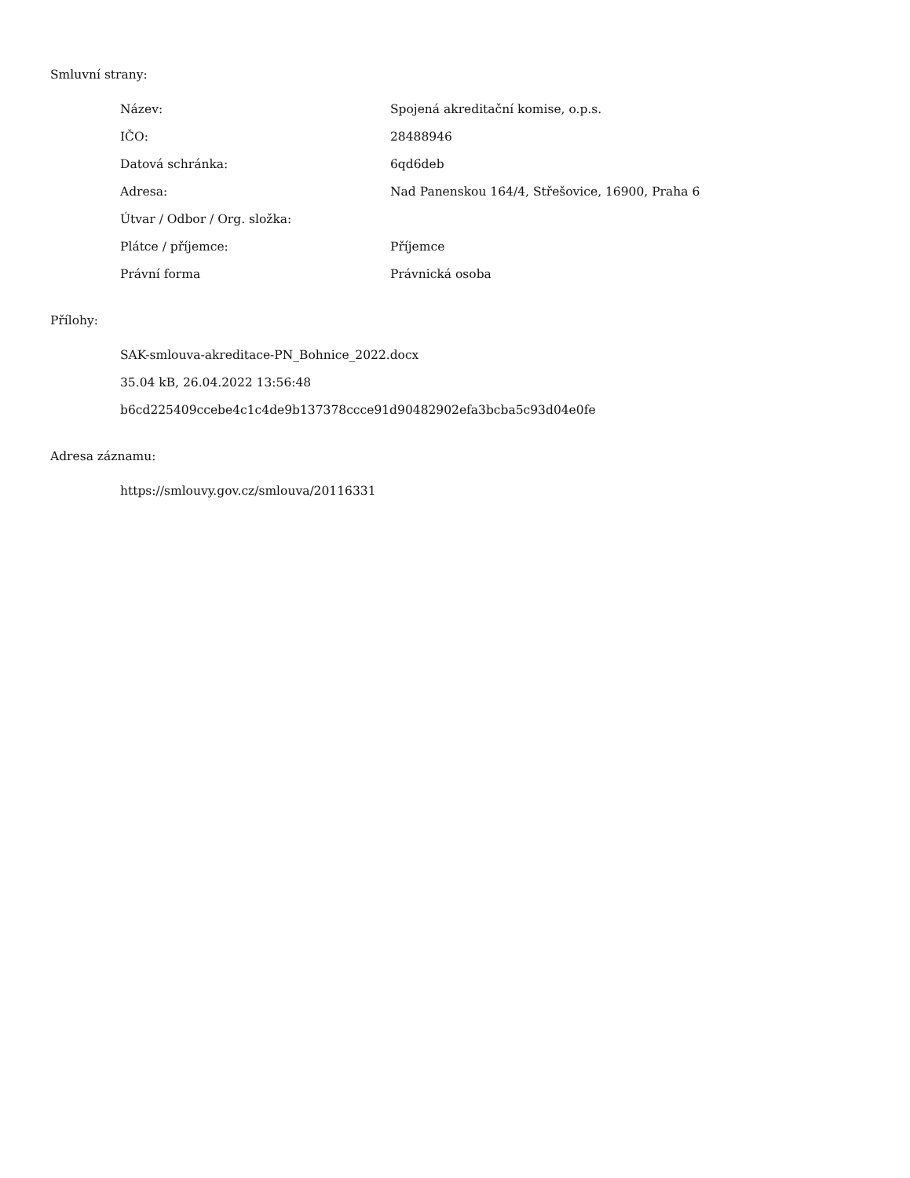Smluvní strany:
| Název: | Spojená akreditační komise, o.p.s. |
| IČO: | 28488946 |
| Datová schránka: | 6qd6deb |
| Adresa: | Nad Panenskou 164/4, Střešovice, 16900, Praha 6 |
| Útvar / Odbor / Org. složka: | |
| Plátce / příjemce: | Příjemce |
| Právní forma | Právnická osoba |
Přílohy:
SAK-smlouva-akreditace-PN_Bohnice_2022.docx
35.04 kB, 26.04.2022 13:56:48
b6cd225409ccebe4c1c4de9b137378ccce91d90482902efa3bcba5c93d04e0fe
Adresa záznamu:
https://smlouvy.gov.cz/smlouva/20116331